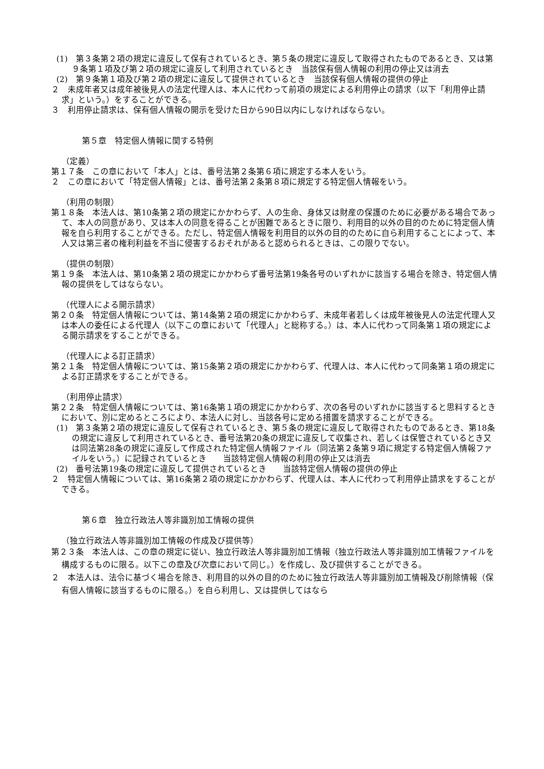(1)　第３条第２項の規定に違反して保有されているとき、第５条の規定に違反して取得されたものであるとき、又は第９条第１項及び第２項の規定に違反して利用されているとき　当該保有個人情報の利用の停止又は消去
(2)　第９条第１項及び第２項の規定に違反して提供されているとき　当該保有個人情報の提供の停止
２　未成年者又は成年被後見人の法定代理人は、本人に代わって前項の規定による利用停止の請求（以下「利用停止請求」という。）をすることができる。
３　利用停止請求は、保有個人情報の開示を受けた日から90日以内にしなければならない。
第５章　特定個人情報に関する特例
（定義）
第１７条　この章において「本人」とは、番号法第２条第６項に規定する本人をいう。
２　この章において「特定個人情報」とは、番号法第２条第８項に規定する特定個人情報をいう。
（利用の制限）
第１８条　本法人は、第10条第２項の規定にかかわらず、人の生命、身体又は財産の保護のために必要がある場合であって、本人の同意があり、又は本人の同意を得ることが困難であるときに限り、利用目的以外の目的のために特定個人情報を自ら利用することができる。ただし、特定個人情報を利用目的以外の目的のために自ら利用することによって、本人又は第三者の権利利益を不当に侵害するおそれがあると認められるときは、この限りでない。
（提供の制限）
第１９条　本法人は、第10条第２項の規定にかかわらず番号法第19条各号のいずれかに該当する場合を除き、特定個人情報の提供をしてはならない。
（代理人による開示請求）
第２０条　特定個人情報については、第14条第２項の規定にかかわらず、未成年者若しくは成年被後見人の法定代理人又は本人の委任による代理人（以下この章において「代理人」と総称する。）は、本人に代わって同条第１項の規定による開示請求をすることができる。
（代理人による訂正請求）
第２１条　特定個人情報については、第15条第２項の規定にかかわらず、代理人は、本人に代わって同条第１項の規定による訂正請求をすることができる。
（利用停止請求）
第２２条　特定個人情報については、第16条第１項の規定にかかわらず、次の各号のいずれかに該当すると思料するときにおいて、別に定めるところにより、本法人に対し、当該各号に定める措置を請求することができる。
(1)　第３条第２項の規定に違反して保有されているとき、第５条の規定に違反して取得されたものであるとき、第18条の規定に違反して利用されているとき、番号法第20条の規定に違反して収集され、若しくは保管されているとき又は同法第28条の規定に違反して作成された特定個人情報ファイル（同法第２条第９項に規定する特定個人情報ファイルをいう。）に記録されているとき　　当該特定個人情報の利用の停止又は消去
(2)　番号法第19条の規定に違反して提供されているとき　　当該特定個人情報の提供の停止
２　特定個人情報については、第16条第２項の規定にかかわらず、代理人は、本人に代わって利用停止請求をすることができる。
第６章　独立行政法人等非識別加工情報の提供
（独立行政法人等非識別加工情報の作成及び提供等）
第２３条　本法人は、この章の規定に従い、独立行政法人等非識別加工情報（独立行政法人等非識別加工情報ファイルを構成するものに限る。以下この章及び次章において同じ。）を作成し、及び提供することができる。
２　本法人は、法令に基づく場合を除き、利用目的以外の目的のために独立行政法人等非識別加工情報及び削除情報（保有個人情報に該当するものに限る。）を自ら利用し、又は提供してはなら